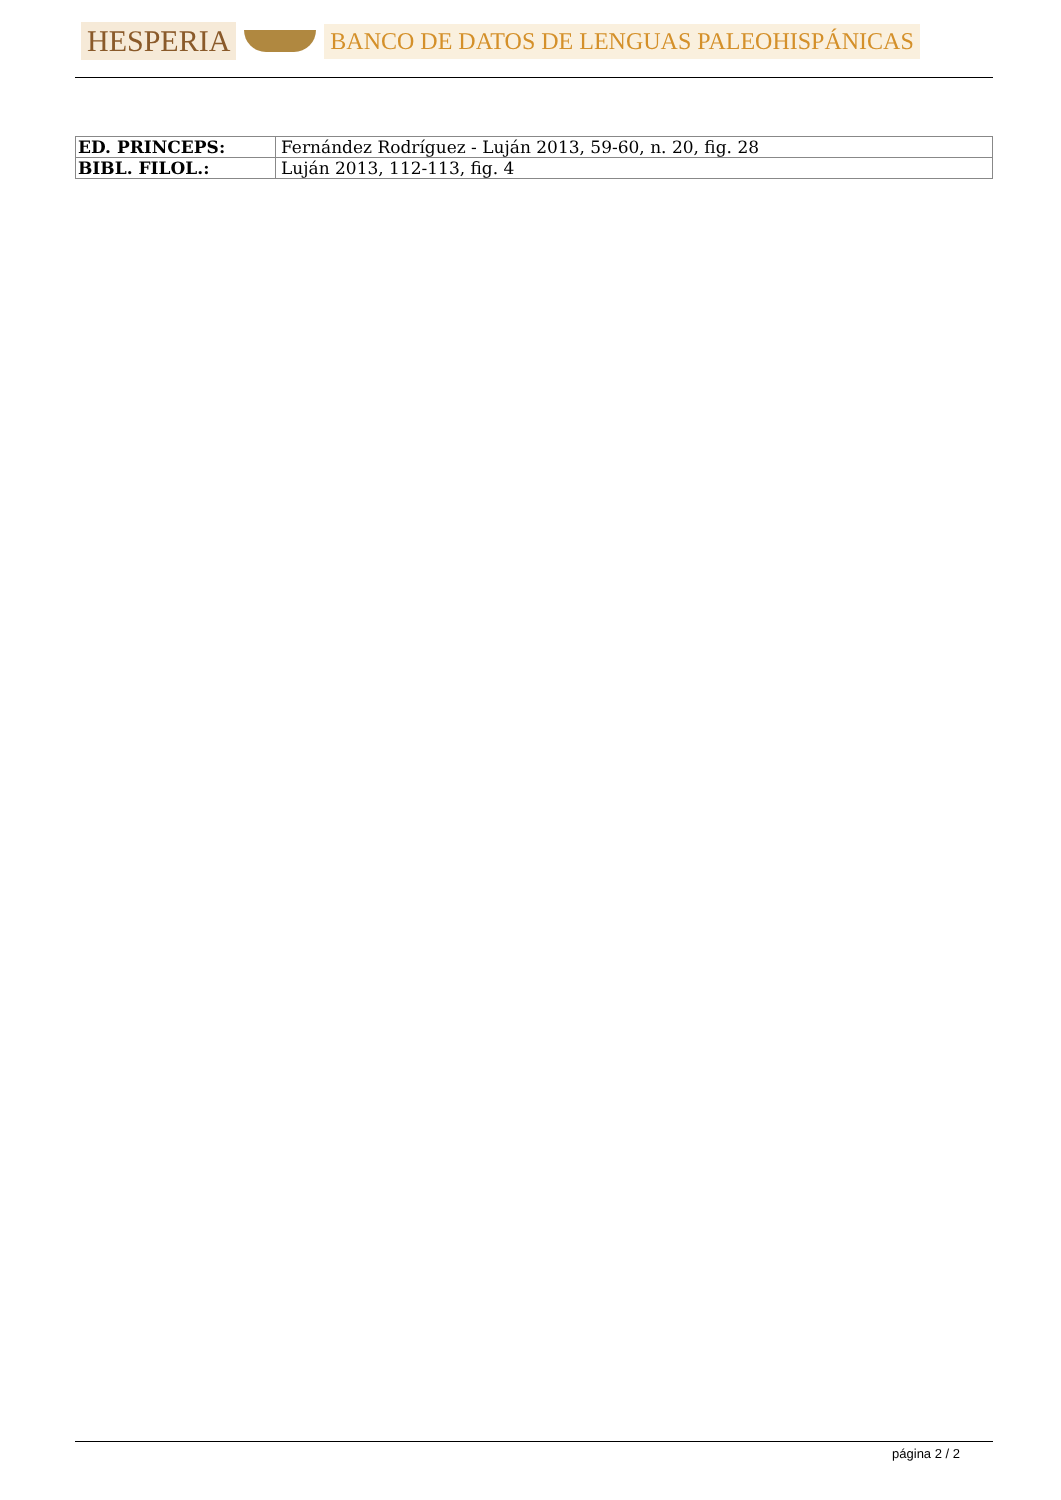HESPERIA BANCO DE DATOS DE LENGUAS PALEOHISPÁNICAS
| ED. PRINCEPS: | Fernández Rodríguez - Luján 2013, 59-60, n. 20, fig. 28 |
| BIBL. FILOL.: | Luján 2013, 112-113, fig. 4 |
página 2 / 2